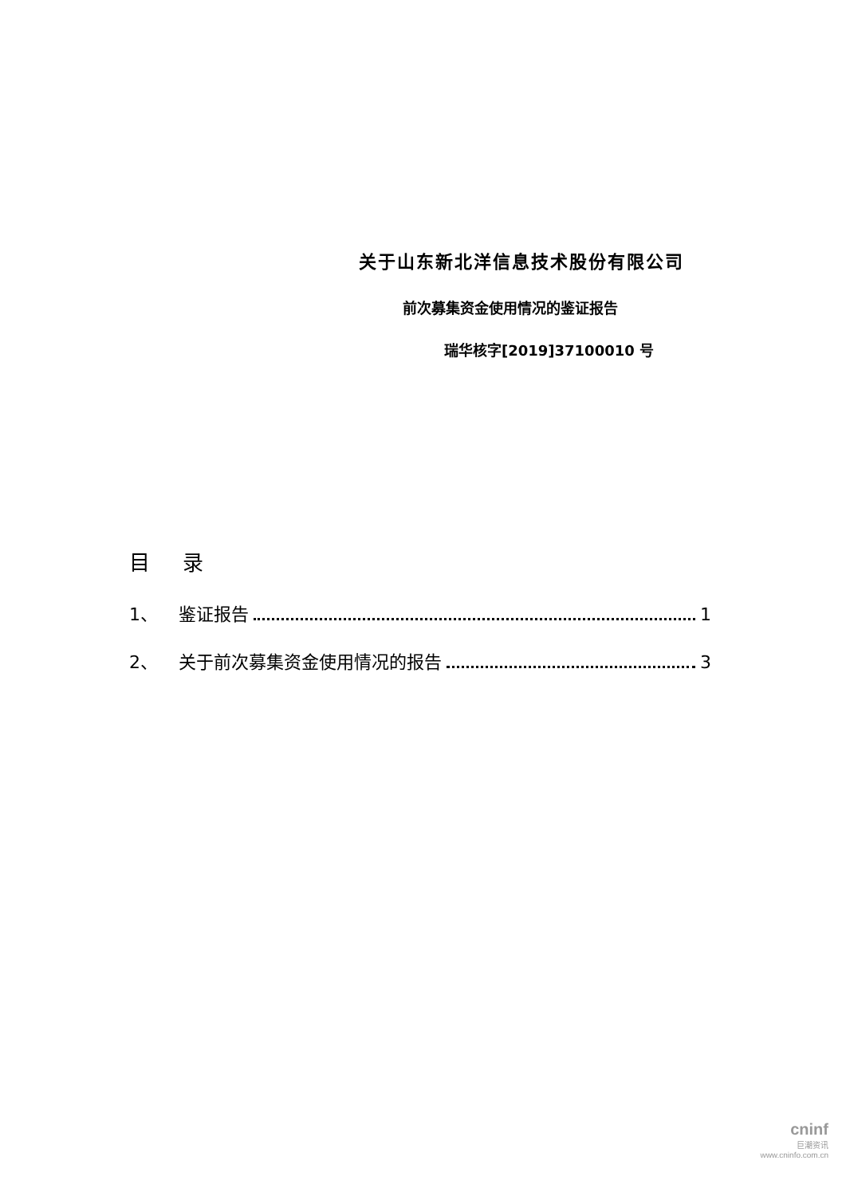关于山东新北洋信息技术股份有限公司
前次募集资金使用情况的鉴证报告
瑞华核字[2019]37100010 号
目 录
1、 鉴证报告 1
2、 关于前次募集资金使用情况的报告 3
cninf
巨潮资讯
www.cninfo.com.cn